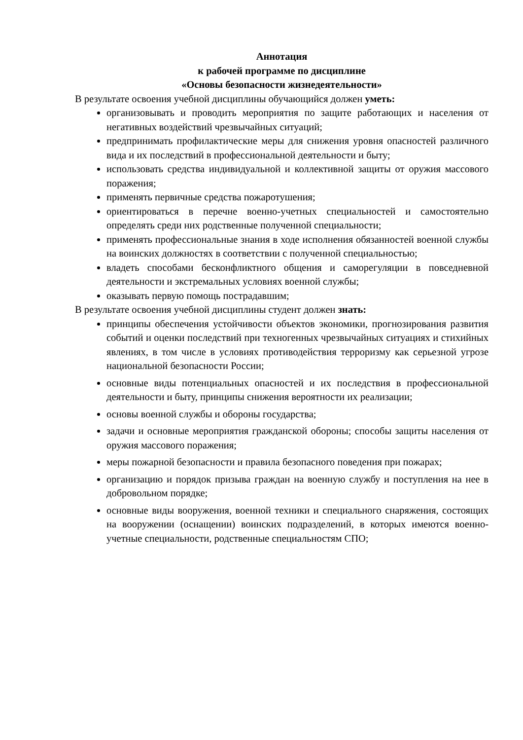Аннотация
к рабочей программе по дисциплине
«Основы безопасности жизнедеятельности»
В результате освоения учебной дисциплины обучающийся должен уметь:
организовывать и проводить мероприятия по защите работающих и населения от негативных воздействий чрезвычайных ситуаций;
предпринимать профилактические меры для снижения уровня опасностей различного вида и их последствий в профессиональной деятельности и быту;
использовать средства индивидуальной и коллективной защиты от оружия массового поражения;
применять первичные средства пожаротушения;
ориентироваться в перечне военно-учетных специальностей и самостоятельно определять среди них родственные полученной специальности;
применять профессиональные знания в ходе исполнения обязанностей военной службы на воинских должностях в соответствии с полученной специальностью;
владеть способами бесконфликтного общения и саморегуляции в повседневной деятельности и экстремальных условиях военной службы;
оказывать первую помощь пострадавшим;
В результате освоения учебной дисциплины студент должен знать:
принципы обеспечения устойчивости объектов экономики, прогнозирования развития событий и оценки последствий при техногенных чрезвычайных ситуациях и стихийных явлениях, в том числе в условиях противодействия терроризму как серьезной угрозе национальной безопасности России;
основные виды потенциальных опасностей и их последствия в профессиональной деятельности и быту, принципы снижения вероятности их реализации;
основы военной службы и обороны государства;
задачи и основные мероприятия гражданской обороны; способы защиты населения от оружия массового поражения;
меры пожарной безопасности и правила безопасного поведения при пожарах;
организацию и порядок призыва граждан на военную службу и поступления на нее в добровольном порядке;
основные виды вооружения, военной техники и специального снаряжения, состоящих на вооружении (оснащении) воинских подразделений, в которых имеются военно-учетные специальности, родственные специальностям СПО;